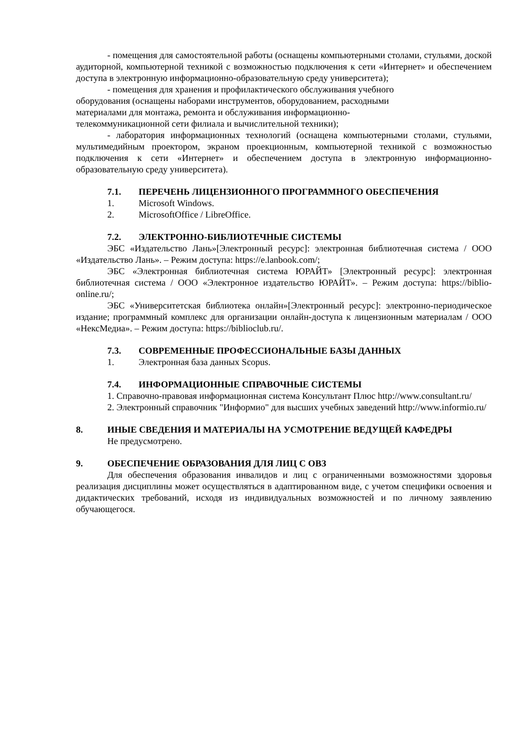- помещения для самостоятельной работы (оснащены компьютерными столами, стульями, доской аудиторной, компьютерной техникой с возможностью подключения к сети «Интернет» и обеспечением доступа в электронную информационно-образовательную среду университета);
- помещения для хранения и профилактического обслуживания учебного
оборудования (оснащены наборами инструментов, оборудованием, расходными
материалами для монтажа, ремонта и обслуживания информационно-
телекоммуникационной сети филиала и вычислительной техники);
- лаборатория информационных технологий (оснащена компьютерными столами, стульями, мультимедийным проектором, экраном проекционным, компьютерной техникой с возможностью подключения к сети «Интернет» и обеспечением доступа в электронную информационно-образовательную среду университета).
7.1. ПЕРЕЧЕНЬ ЛИЦЕНЗИОННОГО ПРОГРАММНОГО ОБЕСПЕЧЕНИЯ
1. Microsoft Windows.
2. MicrosoftOffice / LibreOffice.
7.2. ЭЛЕКТРОННО-БИБЛИОТЕЧНЫЕ СИСТЕМЫ
ЭБС «Издательство Лань»[Электронный ресурс]: электронная библиотечная система / ООО «Издательство Лань». – Режим доступа: https://e.lanbook.com/;
ЭБС «Электронная библиотечная система ЮРАЙТ» [Электронный ресурс]: электронная библиотечная система / ООО «Электронное издательство ЮРАЙТ». – Режим доступа: https://biblio-online.ru/;
ЭБС «Университетская библиотека онлайн»[Электронный ресурс]: электронно-периодическое издание; программный комплекс для организации онлайн-доступа к лицензионным материалам / ООО «НексМедиа». – Режим доступа: https://biblioclub.ru/.
7.3. СОВРЕМЕННЫЕ ПРОФЕССИОНАЛЬНЫЕ БАЗЫ ДАННЫХ
1. Электронная база данных Scopus.
7.4. ИНФОРМАЦИОННЫЕ СПРАВОЧНЫЕ СИСТЕМЫ
1. Справочно-правовая информационная система Консультант Плюс http://www.consultant.ru/
2. Электронный справочник "Информио" для высших учебных заведений http://www.informio.ru/
8. ИНЫЕ СВЕДЕНИЯ И МАТЕРИАЛЫ НА УСМОТРЕНИЕ ВЕДУЩЕЙ КАФЕДРЫ
Не предусмотрено.
9. ОБЕСПЕЧЕНИЕ ОБРАЗОВАНИЯ ДЛЯ ЛИЦ С ОВЗ
Для обеспечения образования инвалидов и лиц с ограниченными возможностями здоровья реализация дисциплины может осуществляться в адаптированном виде, с учетом специфики освоения и дидактических требований, исходя из индивидуальных возможностей и по личному заявлению обучающегося.